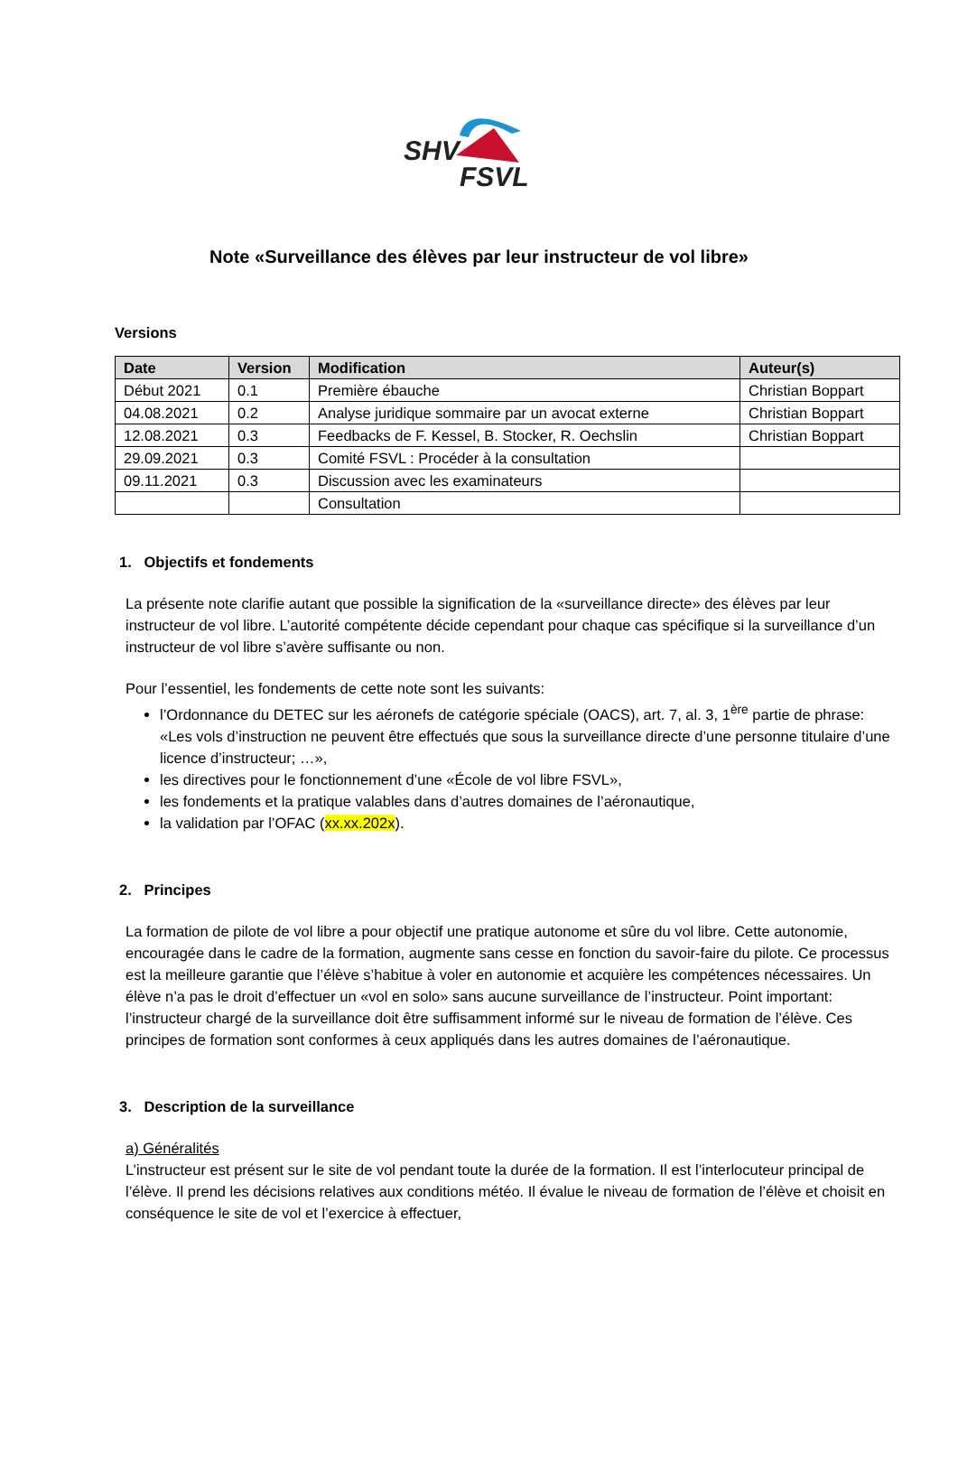SHV
FSVL
Note «Surveillance des élèves par leur instructeur de vol libre»
Versions
| Date | Version | Modification | Auteur(s) |
| --- | --- | --- | --- |
| Début 2021 | 0.1 | Première ébauche | Christian Boppart |
| 04.08.2021 | 0.2 | Analyse juridique sommaire par un avocat externe | Christian Boppart |
| 12.08.2021 | 0.3 | Feedbacks de F. Kessel, B. Stocker, R. Oechslin | Christian Boppart |
| 29.09.2021 | 0.3 | Comité FSVL : Procéder à la consultation | |
| 09.11.2021 | 0.3 | Discussion avec les examinateurs | |
| | | Consultation | |
1. Objectifs et fondements
La présente note clarifie autant que possible la signification de la «surveillance directe» des élèves par leur instructeur de vol libre. L’autorité compétente décide cependant pour chaque cas spécifique si la surveillance d’un instructeur de vol libre s’avère suffisante ou non.
Pour l’essentiel, les fondements de cette note sont les suivants:
l’Ordonnance du DETEC sur les aéronefs de catégorie spéciale (OACS), art. 7, al. 3, 1<sup>ère</sup> partie de phrase: «Les vols d’instruction ne peuvent être effectués que sous la surveillance directe d’une personne titulaire d’une licence d’instructeur; …»,
les directives pour le fonctionnement d’une «École de vol libre FSVL»,
les fondements et la pratique valables dans d’autres domaines de l’aéronautique,
la validation par l’OFAC (xx.xx.202x).
2. Principes
La formation de pilote de vol libre a pour objectif une pratique autonome et sûre du vol libre. Cette autonomie, encouragée dans le cadre de la formation, augmente sans cesse en fonction du savoir-faire du pilote. Ce processus est la meilleure garantie que l’élève s’habitue à voler en autonomie et acquière les compétences nécessaires. Un élève n’a pas le droit d’effectuer un «vol en solo» sans aucune surveillance de l’instructeur. Point important: l’instructeur chargé de la surveillance doit être suffisamment informé sur le niveau de formation de l’élève. Ces principes de formation sont conformes à ceux appliqués dans les autres domaines de l’aéronautique.
3. Description de la surveillance
a) Généralités
L’instructeur est présent sur le site de vol pendant toute la durée de la formation. Il est l’interlocuteur principal de l’élève. Il prend les décisions relatives aux conditions météo. Il évalue le niveau de formation de l’élève et choisit en conséquence le site de vol et l’exercice à effectuer,